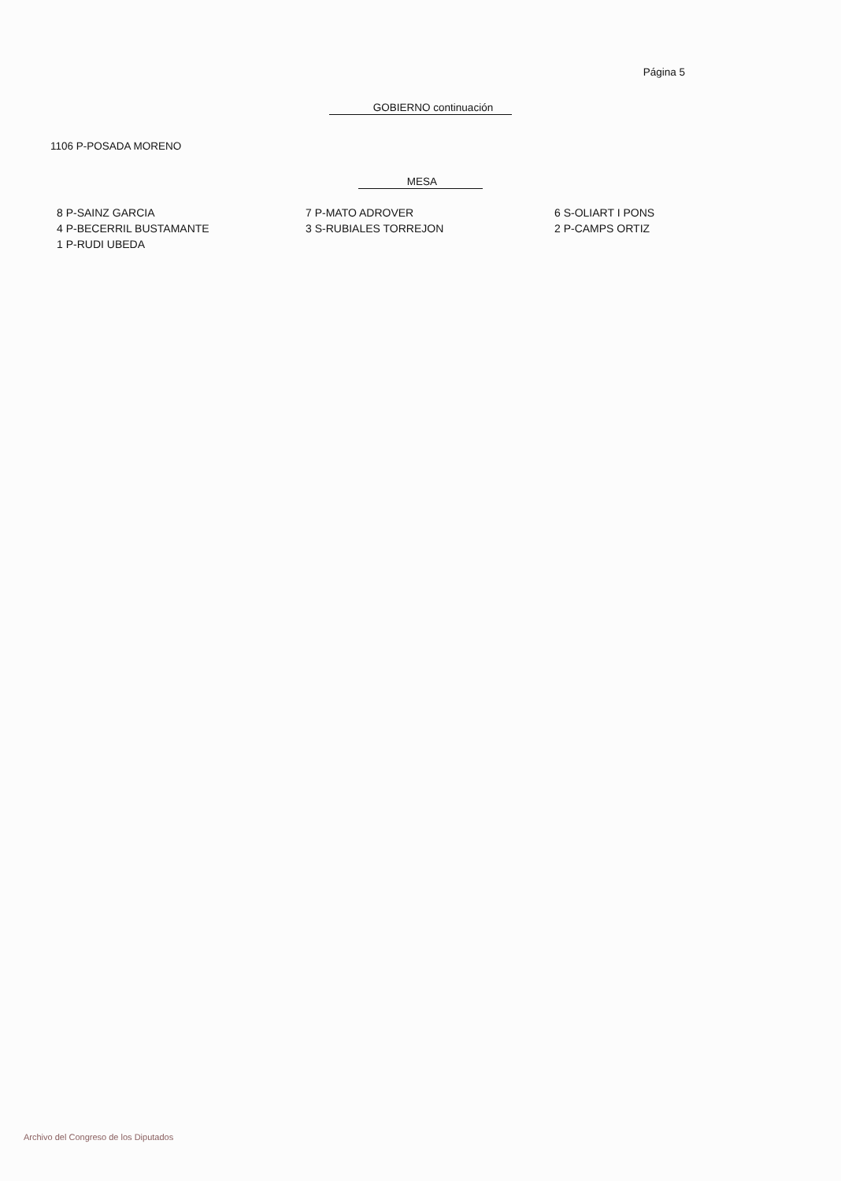Página 5
GOBIERNO continuación
1106 P-POSADA MORENO
MESA
| 8 P-SAINZ GARCIA | 7 P-MATO ADROVER | 6 S-OLIART I PONS |
| 4 P-BECERRIL BUSTAMANTE | 3 S-RUBIALES TORREJON | 2 P-CAMPS ORTIZ |
| 1 P-RUDI UBEDA | | |
Archivo del Congreso de los Diputados